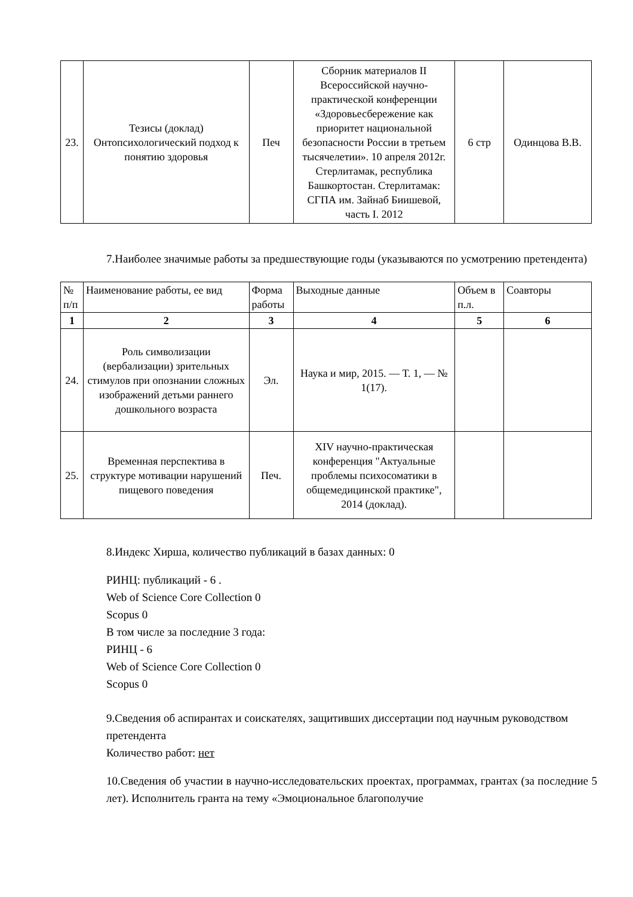| 23. | Тезисы (доклад) Онтопсихологический подход к понятию здоровья | Печ | Сборник материалов II Всероссийской научно-практической конференции «Здоровьесбережение как приоритет национальной безопасности России в третьем тысячелетии». 10 апреля 2012г. Стерлитамак, республика Башкортостан. Стерлитамак: СГПА им. Зайнаб Биишевой, часть I. 2012 | 6 стр | Одинцова В.В. |
7.Наиболее значимые работы за предшествующие годы (указываются по усмотрению претендента)
| № п/п | Наименование работы, ее вид | Форма работы | Выходные данные | Объем в п.л. | Соавторы |
| --- | --- | --- | --- | --- | --- |
| 1 | 2 | 3 | 4 | 5 | 6 |
| 24. | Роль символизации (вербализации) зрительных стимулов при опознании сложных изображений детьми раннего дошкольного возраста | Эл. | Наука и мир, 2015. — Т. 1, — № 1(17). | | |
| 25. | Временная перспектива в структуре мотивации нарушений пищевого поведения | Печ. | XIV научно-практическая конференция "Актуальные проблемы психосоматики в общемедицинской практике", 2014 (доклад). | | |
8.Индекс Хирша, количество публикаций в базах данных: 0
РИНЦ: публикаций - 6 .
Web of Science Core Collection 0
Scopus 0
В том числе за последние 3 года:
РИНЦ - 6
Web of Science Core Collection 0
Scopus 0
9.Сведения об аспирантах и соискателях, защитивших диссертации под научным руководством претендента
Количество работ: нет
10.Сведения об участии в научно-исследовательских проектах, программах, грантах (за последние 5 лет). Исполнитель гранта на тему «Эмоциональное благополучие